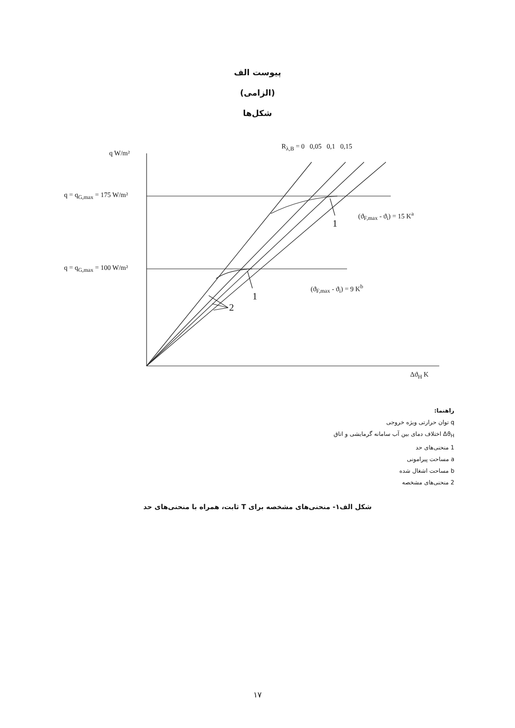پیوست الف
(الزامی)
شکل‌ها
q W/m²
R<sub>λ,B</sub> = 0 0,05 0,1 0,15
q = q<sub>G,max</sub> = 175 W/m²
q = q<sub>G,max</sub> = 100 W/m²
(ϑ<sub>F,max</sub> - ϑ<sub>i</sub>) = 15 K<sup>a</sup>
1
(ϑ<sub>F,max</sub> - ϑ<sub>i</sub>) = 9 K<sup>b</sup>
1
2
Δϑ<sub>H</sub> K
راهنما:
q توان حرارتی ویژه خروجی
Δϑ<sub>H</sub> اختلاف دمای بین آب سامانه گرمایشی و اتاق
1 منحنی‌های حد
a مساحت پیرامونی
b مساحت اشغال شده
2 منحنی‌های مشخصه
شکل الف۱- منحنی‌های مشخصه برای T ثابت، همراه با منحنی‌های حد
۱۷